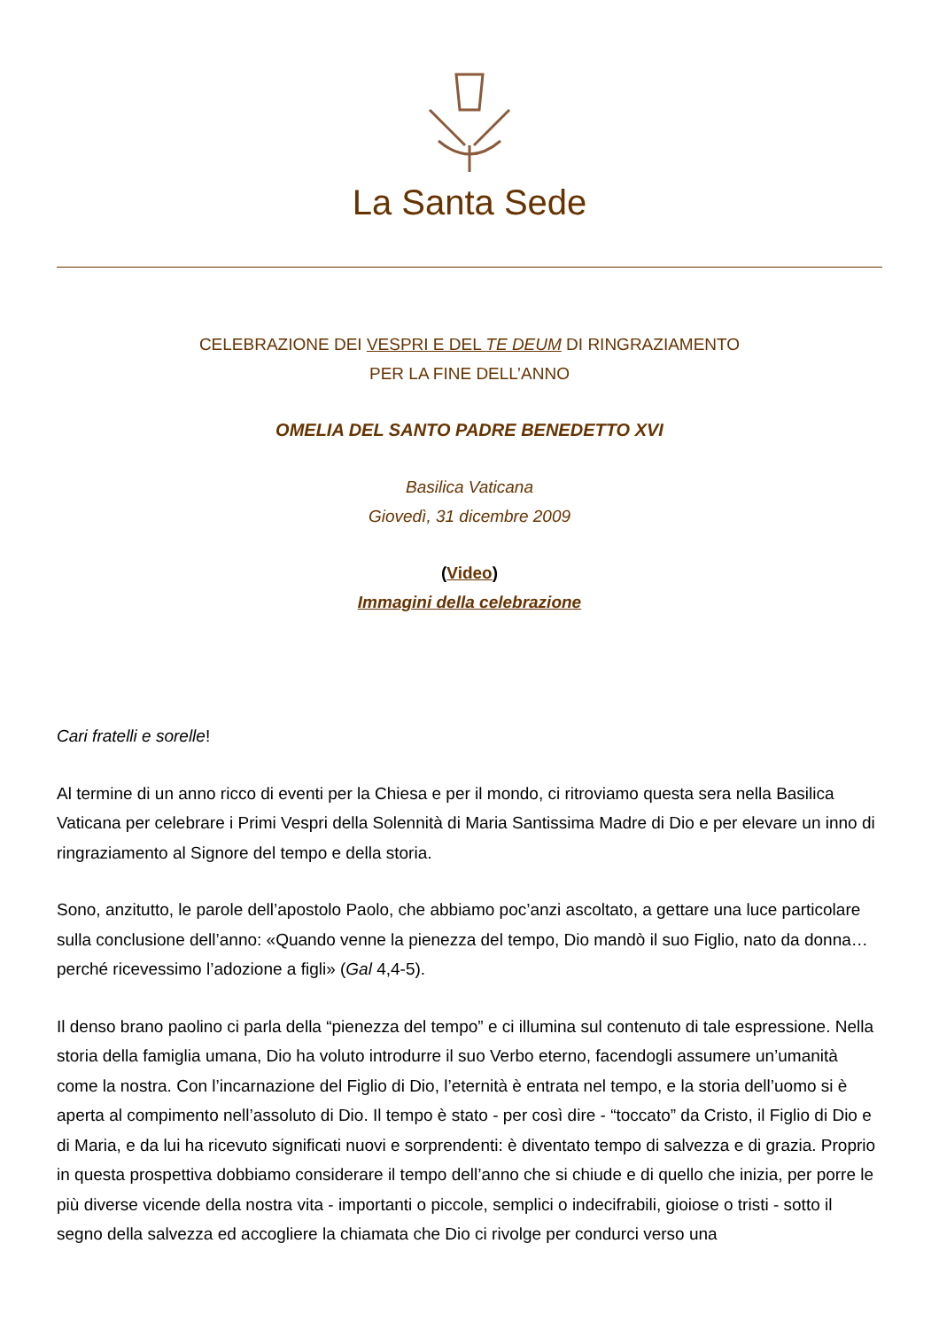La Santa Sede
CELEBRAZIONE DEI VESPRI E DEL TE DEUM DI RINGRAZIAMENTO
PER LA FINE DELL’ANNO
OMELIA DEL SANTO PADRE BENEDETTO XVI
Basilica Vaticana
Giovedì, 31 dicembre 2009
(Video)
Immagini della celebrazione
Cari fratelli e sorelle!
Al termine di un anno ricco di eventi per la Chiesa e per il mondo, ci ritroviamo questa sera nella Basilica Vaticana per celebrare i Primi Vespri della Solennità di Maria Santissima Madre di Dio e per elevare un inno di ringraziamento al Signore del tempo e della storia.
Sono, anzitutto, le parole dell’apostolo Paolo, che abbiamo poc’anzi ascoltato, a gettare una luce particolare sulla conclusione dell’anno: «Quando venne la pienezza del tempo, Dio mandò il suo Figlio, nato da donna…perché ricevessimo l’adozione a figli» (Gal 4,4-5).
Il denso brano paolino ci parla della “pienezza del tempo” e ci illumina sul contenuto di tale espressione. Nella storia della famiglia umana, Dio ha voluto introdurre il suo Verbo eterno, facendogli assumere un’umanità come la nostra. Con l’incarnazione del Figlio di Dio, l’eternità è entrata nel tempo, e la storia dell’uomo si è aperta al compimento nell’assoluto di Dio. Il tempo è stato - per così dire - “toccato” da Cristo, il Figlio di Dio e di Maria, e da lui ha ricevuto significati nuovi e sorprendenti: è diventato tempo di salvezza e di grazia. Proprio in questa prospettiva dobbiamo considerare il tempo dell’anno che si chiude e di quello che inizia, per porre le più diverse vicende della nostra vita - importanti o piccole, semplici o indecifrabili, gioiose o tristi - sotto il segno della salvezza ed accogliere la chiamata che Dio ci rivolge per condurci verso una